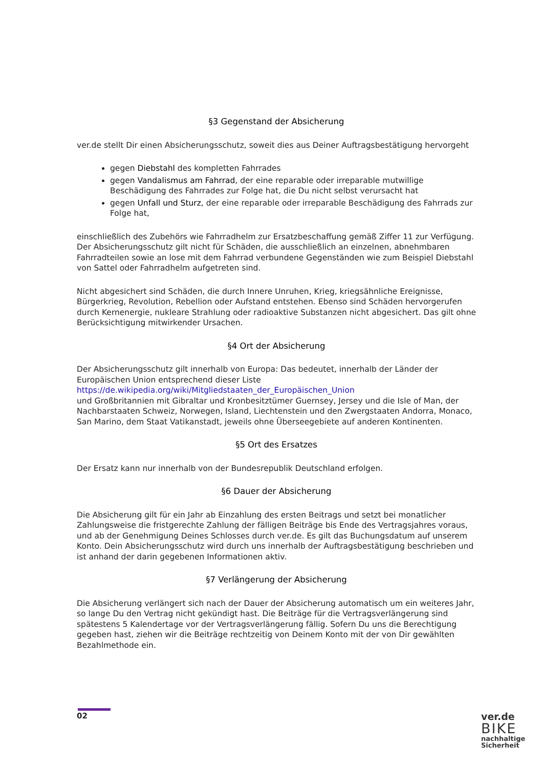§3 Gegenstand der Absicherung
ver.de stellt Dir einen Absicherungsschutz, soweit dies aus Deiner Auftragsbestätigung hervorgeht
gegen Diebstahl des kompletten Fahrrades
gegen Vandalismus am Fahrrad, der eine reparable oder irreparable mutwillige Beschädigung des Fahrrades zur Folge hat, die Du nicht selbst verursacht hat
gegen Unfall und Sturz, der eine reparable oder irreparable Beschädigung des Fahrrads zur Folge hat,
einschließlich des Zubehörs wie Fahrradhelm zur Ersatzbeschaffung gemäß Ziffer 11 zur Verfügung. Der Absicherungsschutz gilt nicht für Schäden, die ausschließlich an einzelnen, abnehmbaren Fahrradteilen sowie an lose mit dem Fahrrad verbundene Gegenständen wie zum Beispiel Diebstahl von Sattel oder Fahrradhelm aufgetreten sind.
Nicht abgesichert sind Schäden, die durch Innere Unruhen, Krieg, kriegsähnliche Ereignisse, Bürgerkrieg, Revolution, Rebellion oder Aufstand entstehen. Ebenso sind Schäden hervorgerufen durch Kernenergie, nukleare Strahlung oder radioaktive Substanzen nicht abgesichert. Das gilt ohne Berücksichtigung mitwirkender Ursachen.
§4 Ort der Absicherung
Der Absicherungsschutz gilt innerhalb von Europa: Das bedeutet, innerhalb der Länder der Europäischen Union entsprechend dieser Liste
https://de.wikipedia.org/wiki/Mitgliedstaaten_der_Europäischen_Union
und Großbritannien mit Gibraltar und Kronbesitztümer Guernsey, Jersey und die Isle of Man, der Nachbarstaaten Schweiz, Norwegen, Island, Liechtenstein und den Zwergstaaten Andorra, Monaco, San Marino, dem Staat Vatikanstadt, jeweils ohne Überseegebiete auf anderen Kontinenten.
§5 Ort des Ersatzes
Der Ersatz kann nur innerhalb von der Bundesrepublik Deutschland erfolgen.
§6 Dauer der Absicherung
Die Absicherung gilt für ein Jahr ab Einzahlung des ersten Beitrags und setzt bei monatlicher Zahlungsweise die fristgerechte Zahlung der fälligen Beiträge bis Ende des Vertragsjahres voraus, und ab der Genehmigung Deines Schlosses durch ver.de. Es gilt das Buchungsdatum auf unserem Konto. Dein Absicherungsschutz wird durch uns innerhalb der Auftragsbestätigung beschrieben und ist anhand der darin gegebenen Informationen aktiv.
§7 Verlängerung der Absicherung
Die Absicherung verlängert sich nach der Dauer der Absicherung automatisch um ein weiteres Jahr, so lange Du den Vertrag nicht gekündigt hast. Die Beiträge für die Vertragsverlängerung sind spätestens 5 Kalendertage vor der Vertragsverlängerung fällig. Sofern Du uns die Berechtigung gegeben hast, ziehen wir die Beiträge rechtzeitig von Deinem Konto mit der von Dir gewählten Bezahlmethode ein.
02
ver.de
BIKE
nachhaltige
Sicherheit